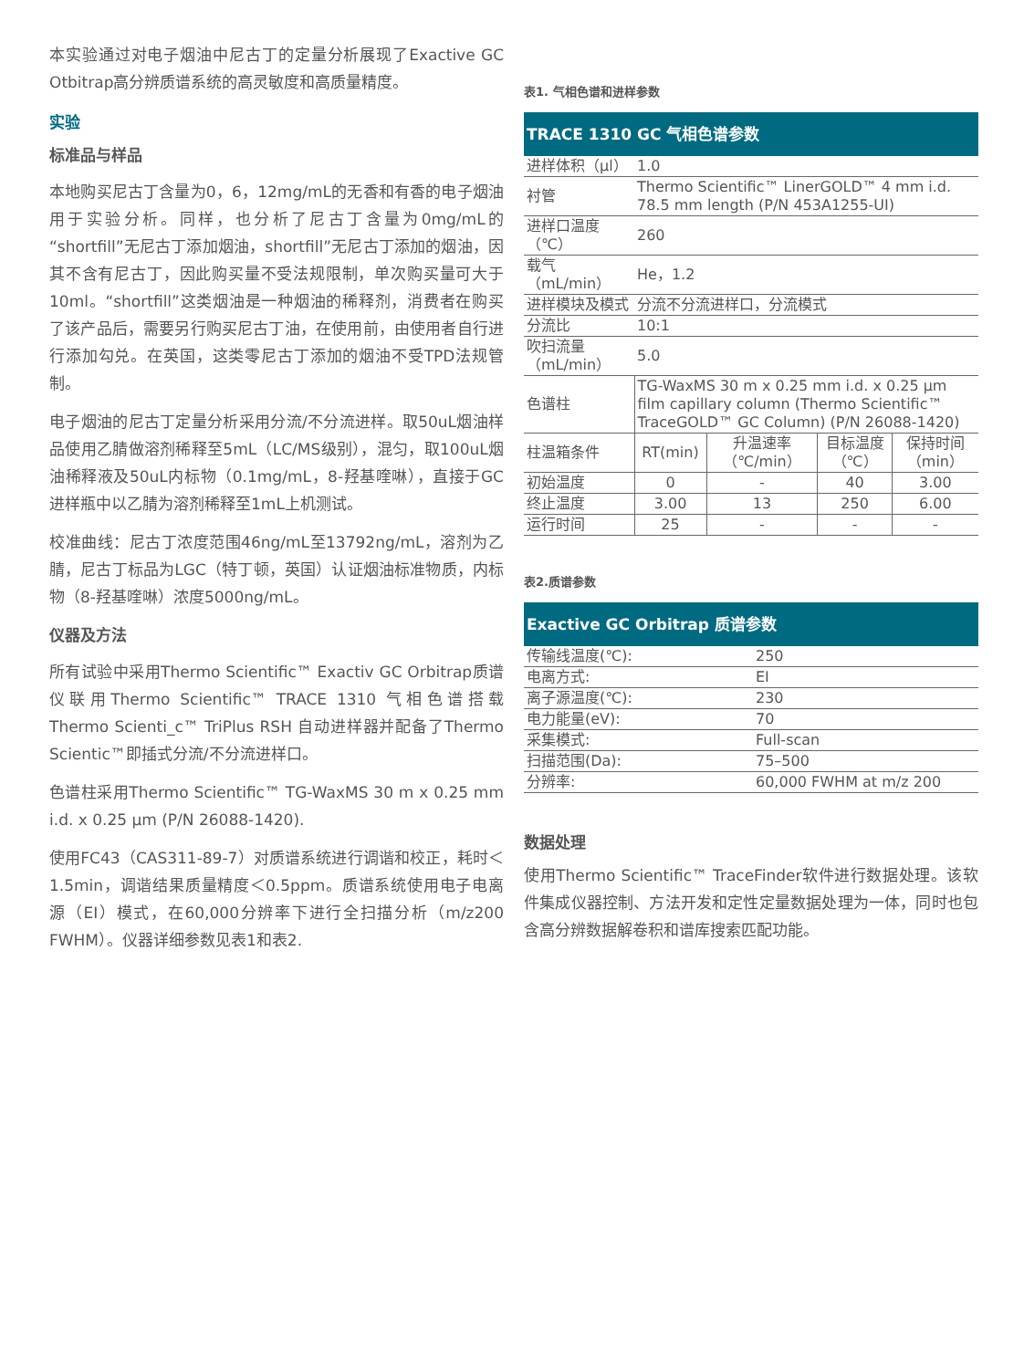本实验通过对电子烟油中尼古丁的定量分析展现了Exactive GC Otbitrap高分辨质谱系统的高灵敏度和高质量精度。
实验
标准品与样品
本地购买尼古丁含量为0，6，12mg/mL的无香和有香的电子烟油用于实验分析。同样，也分析了尼古丁含量为0mg/mL的“shortfill”无尼古丁添加烟油，shortfill”无尼古丁添加的烟油，因其不含有尼古丁，因此购买量不受法规限制，单次购买量可大于10ml。“shortfill”这类烟油是一种烟油的稀释剂，消费者在购买了该产品后，需要另行购买尼古丁油，在使用前，由使用者自行进行添加勾兑。在英国，这类零尼古丁添加的烟油不受TPD法规管制。
电子烟油的尼古丁定量分析采用分流/不分流进样。取50uL烟油样品使用乙腈做溶剂稀释至5mL（LC/MS级别），混匀，取100uL烟油稀释液及50uL内标物（0.1mg/mL，8-羟基喹啉），直接于GC进样瓶中以乙腈为溶剂稀释至1mL上机测试。
校准曲线：尼古丁浓度范围46ng/mL至13792ng/mL，溶剂为乙腈，尼古丁标品为LGC（特丁顿，英国）认证烟油标准物质，内标物（8-羟基喹啉）浓度5000ng/mL。
仪器及方法
所有试验中采用Thermo Scientific™ Exactiv GC Orbitrap质谱仪联用Thermo Scientific™ TRACE 1310 气相色谱搭载Thermo Scienti_c™ TriPlus RSH 自动进样器并配备了Thermo Scientic™即插式分流/不分流进样口。
色谱柱采用Thermo Scientific™ TG-WaxMS 30 m x 0.25 mm i.d. x 0.25 µm (P/N 26088-1420).
使用FC43（CAS311-89-7）对质谱系统进行调谐和校正，耗时＜1.5min，调谐结果质量精度＜0.5ppm。质谱系统使用电子电离源（EI）模式，在60,000分辨率下进行全扫描分析（m/z200 FWHM）。仪器详细参数见表1和表2.
表1. 气相色谱和进样参数
| TRACE 1310 GC 气相色谱参数 | | | | |
| --- | --- | --- | --- | --- |
| 进样体积（µl） | 1.0 | | | |
| 衬管 | Thermo Scientific™ LinerGOLD™ 4 mm i.d. 78.5 mm length (P/N 453A1255-UI) | | | |
| 进样口温度（℃） | 260 | | | |
| 载气（mL/min） | He，1.2 | | | |
| 进样模块及模式 | 分流不分流进样口，分流模式 | | | |
| 分流比 | 10:1 | | | |
| 吹扫流量（mL/min） | 5.0 | | | |
| 色谱柱 | TG-WaxMS 30 m x 0.25 mm i.d. x 0.25 µm film capillary column (Thermo Scientific™ TraceGOLD™ GC Column) (P/N 26088-1420) | | | |
| 柱温箱条件 | RT(min) | 升温速率（℃/min） | 目标温度（℃） | 保持时间（min） |
| 初始温度 | 0 | - | 40 | 3.00 |
| 终止温度 | 3.00 | 13 | 250 | 6.00 |
| 运行时间 | 25 | - | - | - |
表2.质谱参数
| Exactive GC Orbitrap 质谱参数 | |
| --- | --- |
| 传输线温度(℃): | 250 |
| 电离方式: | EI |
| 离子源温度(℃): | 230 |
| 电力能量(eV): | 70 |
| 采集模式: | Full-scan |
| 扫描范围(Da): | 75–500 |
| 分辨率: | 60,000 FWHM at m/z 200 |
数据处理
使用Thermo Scientific™ TraceFinder软件进行数据处理。该软件集成仪器控制、方法开发和定性定量数据处理为一体，同时也包含高分辨数据解卷积和谱库搜索匹配功能。